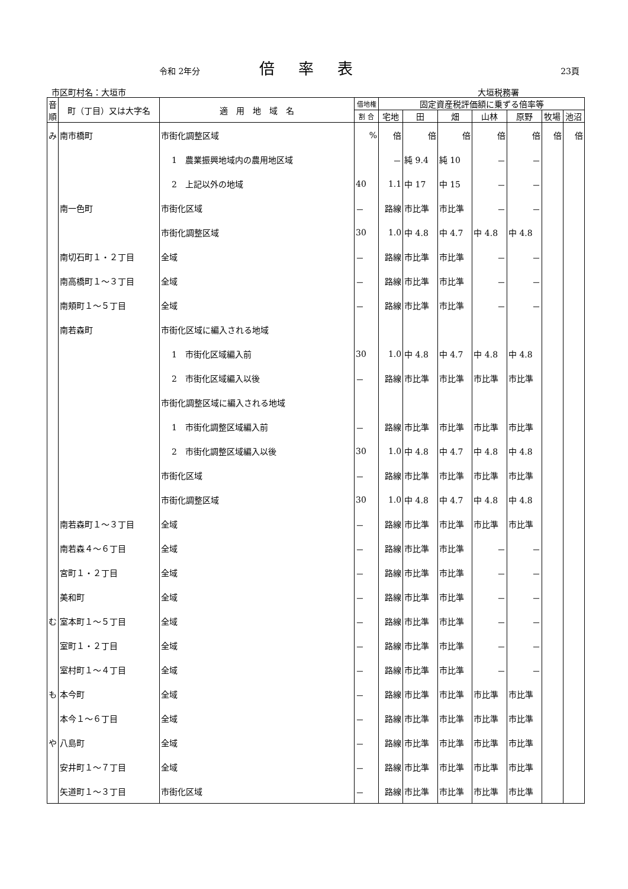令和 2年分 倍率表 23頁
市区町村名：大垣市 大垣税務署
| 音順 | 町（丁目）又は大字名 | 適 用 地 域 名 | 借地権 | 固定資産税評価額に乗ずる倍率等 | | | | | | |
| --- | --- | --- | --- | --- | --- | --- | --- | --- | --- | --- |
| | | | 割 合 | 宅地 | 田 | 畑 | 山林 | 原野 | 牧場 | 池沼 |
| み | 南市橋町 | 市街化調整区域 | % | 倍 | 倍 | 倍 | 倍 | 倍 | 倍 | 倍 |
| | | 1 農業振興地域内の農用地区域 | | － | 純 9.4 | 純 10 | － | － | | |
| | | 2 上記以外の地域 | 40 | 1.1 | 中 17 | 中 15 | － | － | | |
| | 南一色町 | 市街化区域 | － | 路線 | 市比準 | 市比準 | － | － | | |
| | | 市街化調整区域 | 30 | 1.0 | 中 4.8 | 中 4.7 | 中 4.8 | 中 4.8 | | |
| | 南切石町１・２丁目 | 全域 | － | 路線 | 市比準 | 市比準 | － | － | | |
| | 南高橋町１～３丁目 | 全域 | － | 路線 | 市比準 | 市比準 | － | － | | |
| | 南頬町１～５丁目 | 全域 | － | 路線 | 市比準 | 市比準 | － | － | | |
| | 南若森町 | 市街化区域に編入される地域 | | | | | | | | |
| | | 1 市街化区域編入前 | 30 | 1.0 | 中 4.8 | 中 4.7 | 中 4.8 | 中 4.8 | | |
| | | 2 市街化区域編入以後 | － | 路線 | 市比準 | 市比準 | 市比準 | 市比準 | | |
| | | 市街化調整区域に編入される地域 | | | | | | | | |
| | | 1 市街化調整区域編入前 | － | 路線 | 市比準 | 市比準 | 市比準 | 市比準 | | |
| | | 2 市街化調整区域編入以後 | 30 | 1.0 | 中 4.8 | 中 4.7 | 中 4.8 | 中 4.8 | | |
| | | 市街化区域 | － | 路線 | 市比準 | 市比準 | 市比準 | 市比準 | | |
| | | 市街化調整区域 | 30 | 1.0 | 中 4.8 | 中 4.7 | 中 4.8 | 中 4.8 | | |
| | 南若森町１～３丁目 | 全域 | － | 路線 | 市比準 | 市比準 | 市比準 | 市比準 | | |
| | 南若森４～６丁目 | 全域 | － | 路線 | 市比準 | 市比準 | － | － | | |
| | 宮町１・２丁目 | 全域 | － | 路線 | 市比準 | 市比準 | － | － | | |
| | 美和町 | 全域 | － | 路線 | 市比準 | 市比準 | － | － | | |
| む | 室本町１～５丁目 | 全域 | － | 路線 | 市比準 | 市比準 | － | － | | |
| | 室町１・２丁目 | 全域 | － | 路線 | 市比準 | 市比準 | － | － | | |
| | 室村町１～４丁目 | 全域 | － | 路線 | 市比準 | 市比準 | － | － | | |
| も | 本今町 | 全域 | － | 路線 | 市比準 | 市比準 | 市比準 | 市比準 | | |
| | 本今１～６丁目 | 全域 | － | 路線 | 市比準 | 市比準 | 市比準 | 市比準 | | |
| や | 八島町 | 全域 | － | 路線 | 市比準 | 市比準 | 市比準 | 市比準 | | |
| | 安井町１～７丁目 | 全域 | － | 路線 | 市比準 | 市比準 | 市比準 | 市比準 | | |
| | 矢道町１～３丁目 | 市街化区域 | － | 路線 | 市比準 | 市比準 | 市比準 | 市比準 | | |